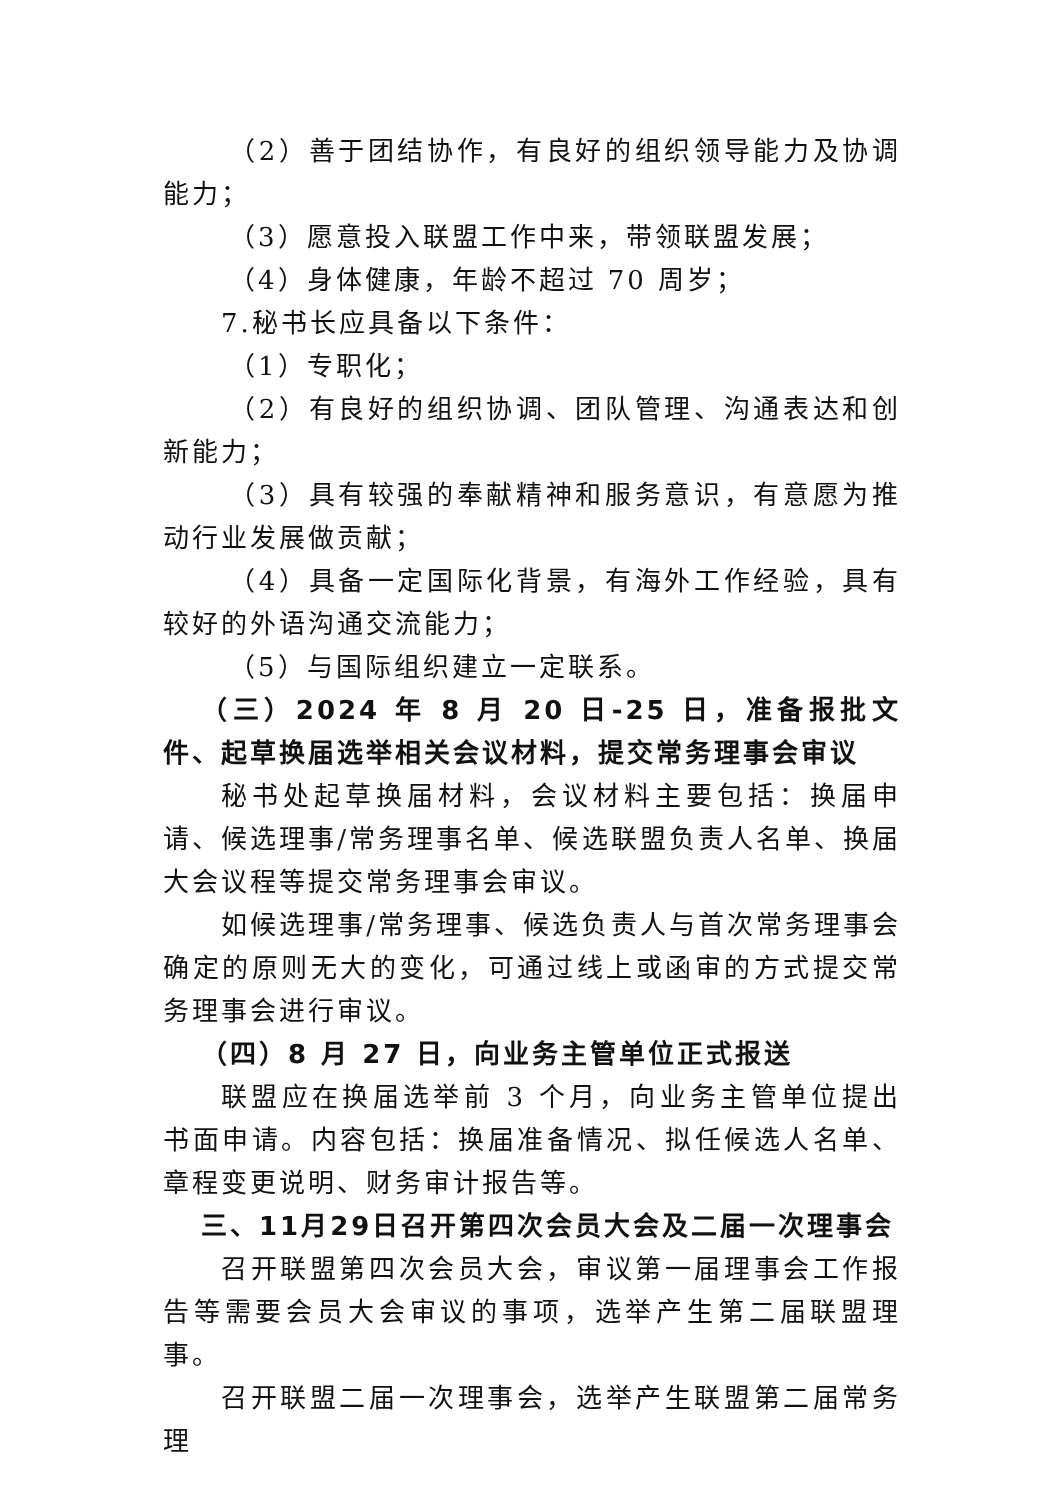（2）善于团结协作，有良好的组织领导能力及协调能力；
（3）愿意投入联盟工作中来，带领联盟发展；
（4）身体健康，年龄不超过 70 周岁；
7.秘书长应具备以下条件：
（1）专职化；
（2）有良好的组织协调、团队管理、沟通表达和创新能力；
（3）具有较强的奉献精神和服务意识，有意愿为推动行业发展做贡献；
（4）具备一定国际化背景，有海外工作经验，具有较好的外语沟通交流能力；
（5）与国际组织建立一定联系。
（三）2024 年 8 月 20 日-25 日，准备报批文件、起草换届选举相关会议材料，提交常务理事会审议
秘书处起草换届材料，会议材料主要包括：换届申请、候选理事/常务理事名单、候选联盟负责人名单、换届大会议程等提交常务理事会审议。
如候选理事/常务理事、候选负责人与首次常务理事会确定的原则无大的变化，可通过线上或函审的方式提交常务理事会进行审议。
（四）8 月 27 日，向业务主管单位正式报送
联盟应在换届选举前 3 个月，向业务主管单位提出书面申请。内容包括：换届准备情况、拟任候选人名单、章程变更说明、财务审计报告等。
三、11月29日召开第四次会员大会及二届一次理事会
召开联盟第四次会员大会，审议第一届理事会工作报告等需要会员大会审议的事项，选举产生第二届联盟理事。
召开联盟二届一次理事会，选举产生联盟第二届常务理